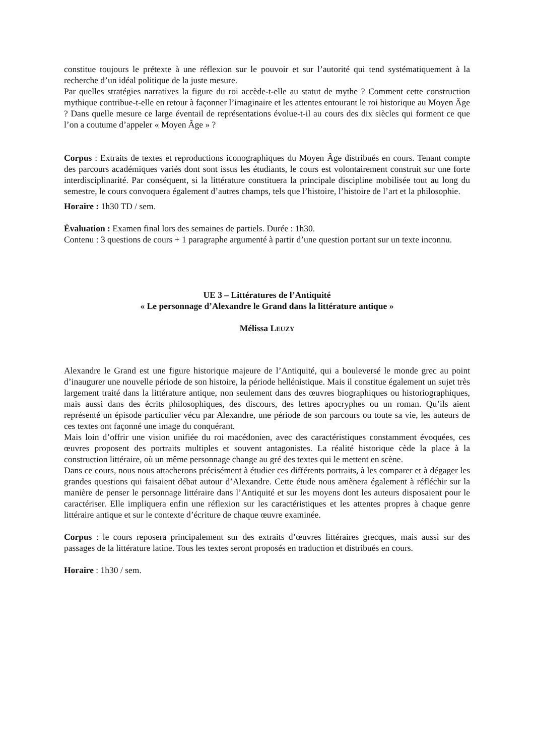constitue toujours le prétexte à une réflexion sur le pouvoir et sur l’autorité qui tend systématiquement à la recherche d’un idéal politique de la juste mesure.
Par quelles stratégies narratives la figure du roi accède-t-elle au statut de mythe ? Comment cette construction mythique contribue-t-elle en retour à façonner l’imaginaire et les attentes entourant le roi historique au Moyen Âge ? Dans quelle mesure ce large éventail de représentations évolue-t-il au cours des dix siècles qui forment ce que l’on a coutume d’appeler « Moyen Âge » ?
Corpus : Extraits de textes et reproductions iconographiques du Moyen Âge distribués en cours. Tenant compte des parcours académiques variés dont sont issus les étudiants, le cours est volontairement construit sur une forte interdisciplinarité. Par conséquent, si la littérature constituera la principale discipline mobilisée tout au long du semestre, le cours convoquera également d’autres champs, tels que l’histoire, l’histoire de l’art et la philosophie.
Horaire : 1h30 TD / sem.
Évaluation : Examen final lors des semaines de partiels. Durée : 1h30.
Contenu : 3 questions de cours + 1 paragraphe argumenté à partir d’une question portant sur un texte inconnu.
UE 3 – Littératures de l’Antiquité
« Le personnage d’Alexandre le Grand dans la littérature antique »
Mélissa LEUZY
Alexandre le Grand est une figure historique majeure de l’Antiquité, qui a bouleversé le monde grec au point d’inaugurer une nouvelle période de son histoire, la période hellénistique. Mais il constitue également un sujet très largement traité dans la littérature antique, non seulement dans des œuvres biographiques ou historiographiques, mais aussi dans des écrits philosophiques, des discours, des lettres apocryphes ou un roman. Qu’ils aient représenté un épisode particulier vécu par Alexandre, une période de son parcours ou toute sa vie, les auteurs de ces textes ont façonné une image du conquérant.
Mais loin d’offrir une vision unifiée du roi macédonien, avec des caractéristiques constamment évoquées, ces œuvres proposent des portraits multiples et souvent antagonistes. La réalité historique cède la place à la construction littéraire, où un même personnage change au gré des textes qui le mettent en scène.
Dans ce cours, nous nous attacherons précisément à étudier ces différents portraits, à les comparer et à dégager les grandes questions qui faisaient débat autour d’Alexandre. Cette étude nous amènera également à réfléchir sur la manière de penser le personnage littéraire dans l’Antiquité et sur les moyens dont les auteurs disposaient pour le caractériser. Elle impliquera enfin une réflexion sur les caractéristiques et les attentes propres à chaque genre littéraire antique et sur le contexte d’écriture de chaque œuvre examinée.
Corpus : le cours reposera principalement sur des extraits d’œuvres littéraires grecques, mais aussi sur des passages de la littérature latine. Tous les textes seront proposés en traduction et distribués en cours.
Horaire : 1h30 / sem.